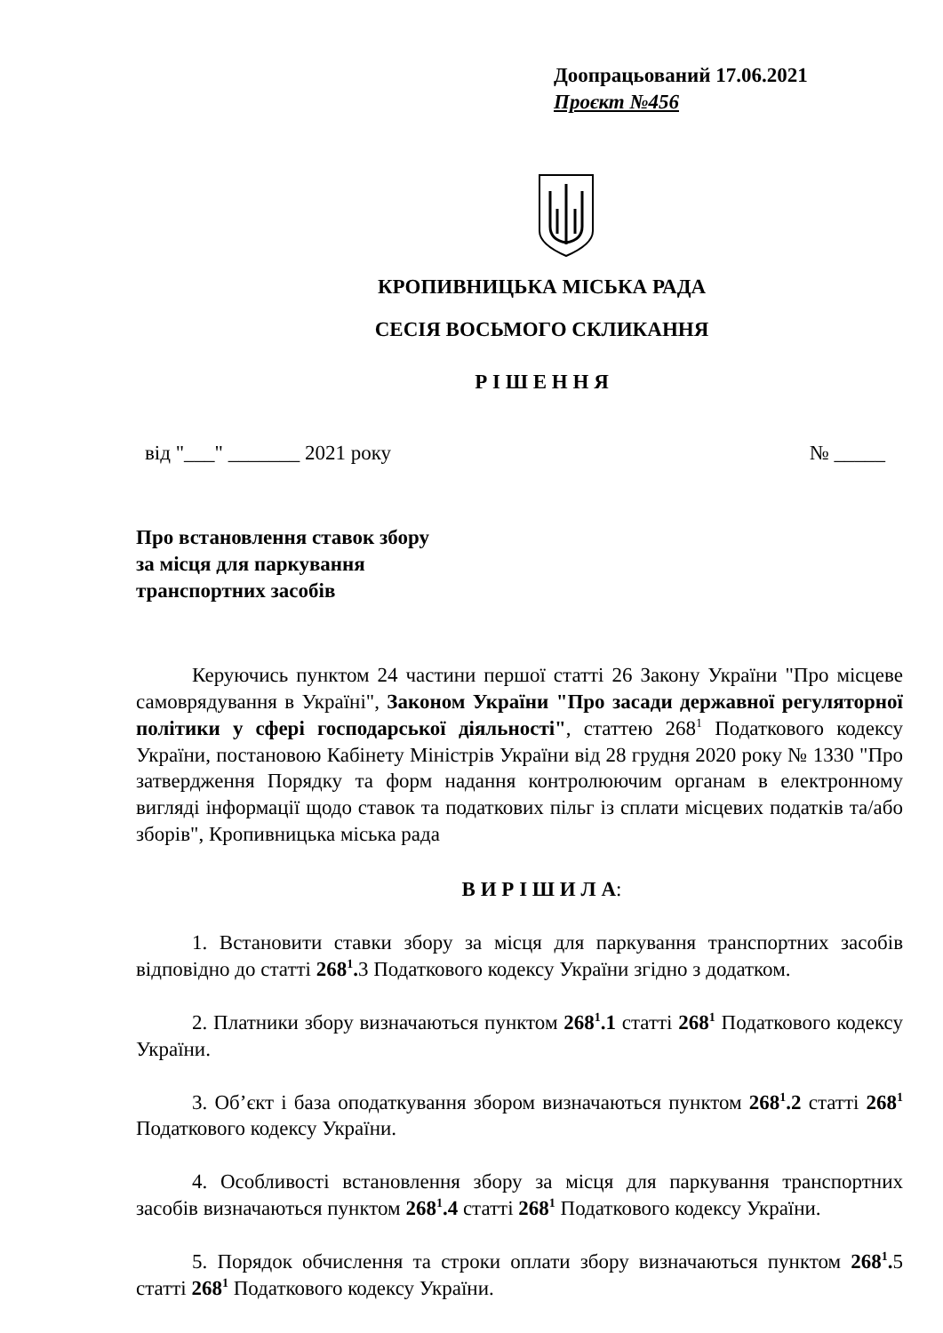Доопрацьований 17.06.2021
Проєкт №456
КРОПИВНИЦЬКА МІСЬКА РАДА
СЕСІЯ ВОСЬМОГО СКЛИКАННЯ
Р І Ш Е Н Н Я
від "___" _______ 2021 року № _____
Про встановлення ставок збору
за місця для паркування
транспортних засобів
Керуючись пунктом 24 частини першої статті 26 Закону України "Про місцеве самоврядування в Україні", Законом України "Про засади державної регуляторної політики у сфері господарської діяльності", статтею 268<sup>1</sup> Податкового кодексу України, постановою Кабінету Міністрів України від 28 грудня 2020 року № 1330 "Про затвердження Порядку та форм надання контролюючим органам в електронному вигляді інформації щодо ставок та податкових пільг із сплати місцевих податків та/або зборів", Кропивницька міська рада
В И Р І Ш И Л А:
1. Встановити ставки збору за місця для паркування транспортних засобів відповідно до статті 268<sup>1</sup>. 3 Податкового кодексу України згідно з додатком.
2. Платники збору визначаються пунктом 268<sup>1</sup>.1 статті 268<sup>1</sup> Податкового кодексу України.
3. Об’єкт і база оподаткування збором визначаються пунктом 268<sup>1</sup>.2 статті 268<sup>1</sup> Податкового кодексу України.
4. Особливості встановлення збору за місця для паркування транспортних засобів визначаються пунктом 268<sup>1</sup>.4 статті 268<sup>1</sup> Податкового кодексу України.
5. Порядок обчислення та строки оплати збору визначаються пунктом 268<sup>1</sup>. 5 статті 268<sup>1</sup> Податкового кодексу України.